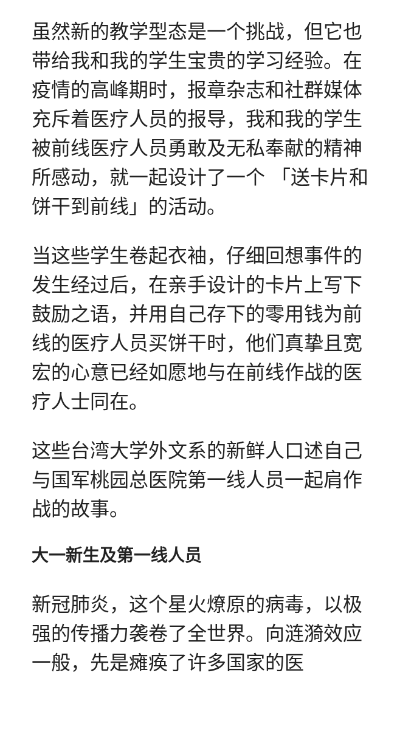虽然新的教学型态是一个挑战，但它也带给我和我的学生宝贵的学习经验。在疫情的高峰期时，报章杂志和社群媒体充斥着医疗人员的报导，我和我的学生被前线医疗人员勇敢及无私奉献的精神所感动，就一起设计了一个 「送卡片和饼干到前线」的活动。
当这些学生卷起衣袖，仔细回想事件的发生经过后，在亲手设计的卡片上写下鼓励之语，并用自己存下的零用钱为前线的医疗人员买饼干时，他们真挚且宽宏的心意已经如愿地与在前线作战的医疗人士同在。
这些台湾大学外文系的新鲜人口述自己与国军桃园总医院第一线人员一起肩作战的故事。
大一新生及第一线人员
新冠肺炎，这个星火燎原的病毒，以极强的传播力袭卷了全世界。向涟漪效应一般，先是瘫痪了许多国家的医